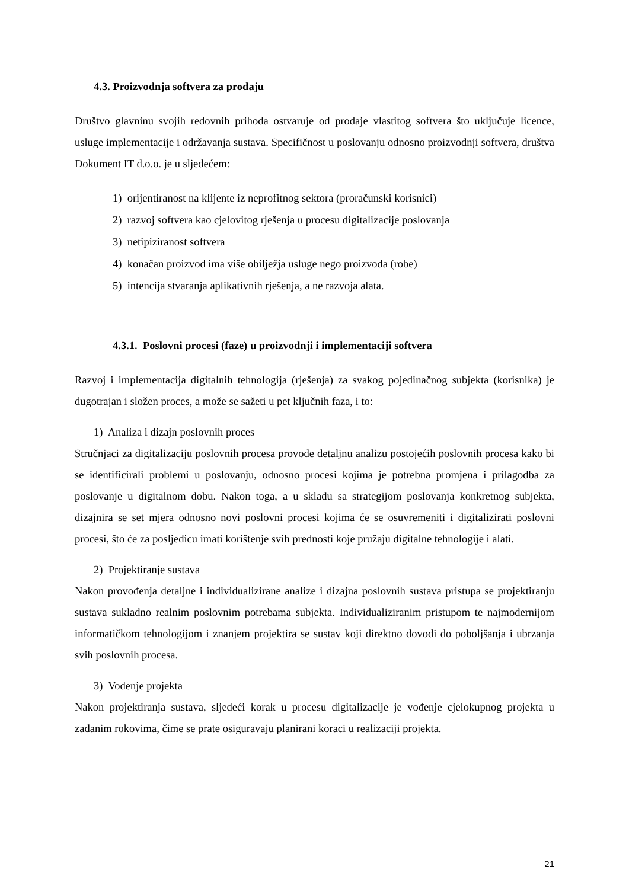4.3. Proizvodnja softvera za prodaju
Društvo glavninu svojih redovnih prihoda ostvaruje od prodaje vlastitog softvera što uključuje licence, usluge implementacije i održavanja sustava. Specifičnost u poslovanju odnosno proizvodnji softvera, društva Dokument IT d.o.o. je u sljedećem:
1) orijentiranost na klijente iz neprofitnog sektora (proračunski korisnici)
2) razvoj softvera kao cjelovitog rješenja u procesu digitalizacije poslovanja
3) netipiziranost softvera
4) konačan proizvod ima više obilježja usluge nego proizvoda (robe)
5) intencija stvaranja aplikativnih rješenja, a ne razvoja alata.
4.3.1. Poslovni procesi (faze) u proizvodnji i implementaciji softvera
Razvoj i implementacija digitalnih tehnologija (rješenja) za svakog pojedinačnog subjekta (korisnika) je dugotrajan i složen proces, a može se sažeti u pet ključnih faza, i to:
1) Analiza i dizajn poslovnih proces
Stručnjaci za digitalizaciju poslovnih procesa provode detaljnu analizu postojećih poslovnih procesa kako bi se identificirali problemi u poslovanju, odnosno procesi kojima je potrebna promjena i prilagodba za poslovanje u digitalnom dobu. Nakon toga, a u skladu sa strategijom poslovanja konkretnog subjekta, dizajnira se set mjera odnosno novi poslovni procesi kojima će se osuvremeniti i digitalizirati poslovni procesi, što će za posljedicu imati korištenje svih prednosti koje pružaju digitalne tehnologije i alati.
2) Projektiranje sustava
Nakon provođenja detaljne i individualizirane analize i dizajna poslovnih sustava pristupa se projektiranju sustava sukladno realnim poslovnim potrebama subjekta. Individualiziranim pristupom te najmodernijom informatičkom tehnologijom i znanjem projektira se sustav koji direktno dovodi do poboljšanja i ubrzanja svih poslovnih procesa.
3) Vođenje projekta
Nakon projektiranja sustava, sljedeći korak u procesu digitalizacije je vođenje cjelokupnog projekta u zadanim rokovima, čime se prate osiguravaju planirani koraci u realizaciji projekta.
21